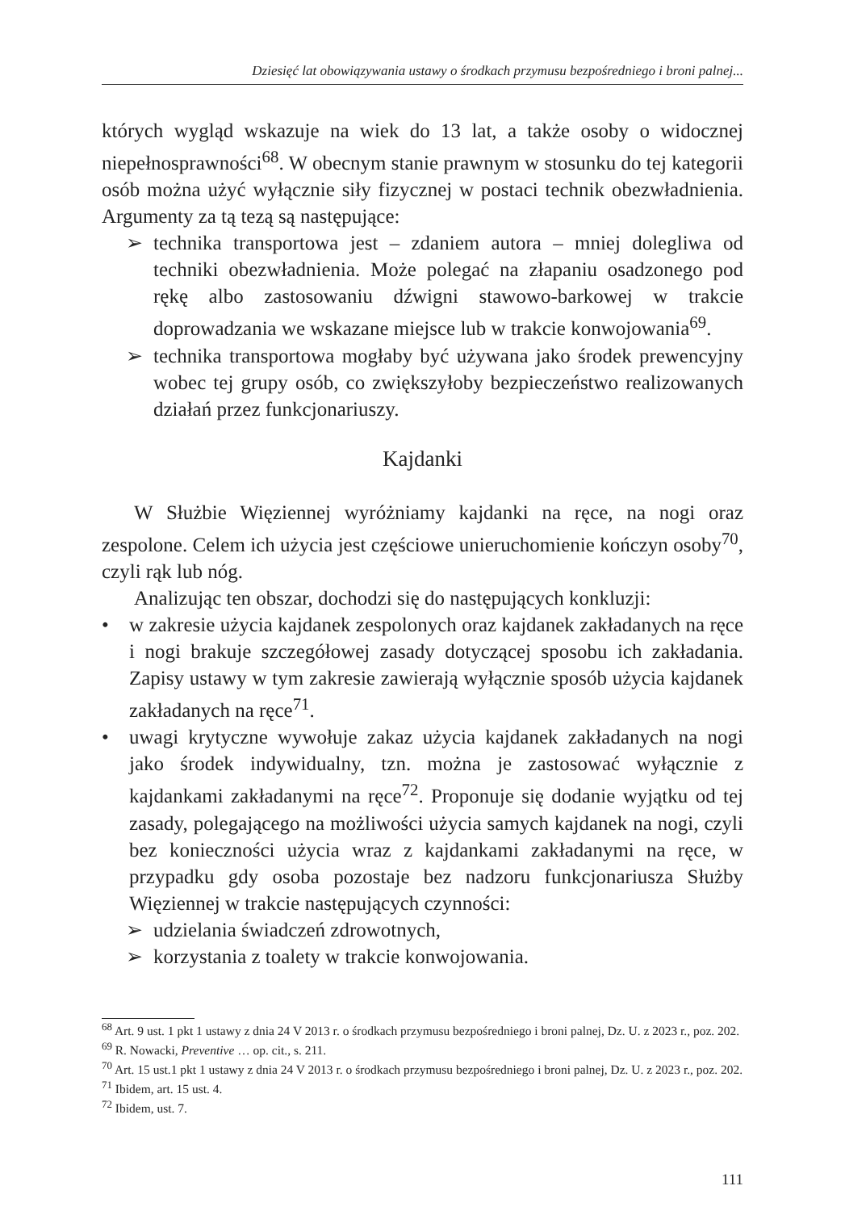Dziesięć lat obowiązywania ustawy o środkach przymusu bezpośredniego i broni palnej...
których wygląd wskazuje na wiek do 13 lat, a także osoby o widocznej niepełnosprawności<sup>68</sup>. W obecnym stanie prawnym w stosunku do tej kategorii osób można użyć wyłącznie siły fizycznej w postaci technik obezwładnienia. Argumenty za tą tezą są następujące:
➢ technika transportowa jest – zdaniem autora – mniej dolegliwa od techniki obezwładnienia. Może polegać na złapaniu osadzonego pod rękę albo zastosowaniu dźwigni stawowo-barkowej w trakcie doprowadzania we wskazane miejsce lub w trakcie konwojowania<sup>69</sup>.
➢ technika transportowa mogłaby być używana jako środek prewencyjny wobec tej grupy osób, co zwiększyłoby bezpieczeństwo realizowanych działań przez funkcjonariuszy.
Kajdanki
W Służbie Więziennej wyróżniamy kajdanki na ręce, na nogi oraz zespolone. Celem ich użycia jest częściowe unieruchomienie kończyn osoby<sup>70</sup>, czyli rąk lub nóg.
Analizując ten obszar, dochodzi się do następujących konkluzji:
• w zakresie użycia kajdanek zespolonych oraz kajdanek zakładanych na ręce i nogi brakuje szczegółowej zasady dotyczącej sposobu ich zakładania. Zapisy ustawy w tym zakresie zawierają wyłącznie sposób użycia kajdanek zakładanych na ręce<sup>71</sup>.
• uwagi krytyczne wywołuje zakaz użycia kajdanek zakładanych na nogi jako środek indywidualny, tzn. można je zastosować wyłącznie z kajdankami zakładanymi na ręce<sup>72</sup>. Proponuje się dodanie wyjątku od tej zasady, polegającego na możliwości użycia samych kajdanek na nogi, czyli bez konieczności użycia wraz z kajdankami zakładanymi na ręce, w przypadku gdy osoba pozostaje bez nadzoru funkcjonariusza Służby Więziennej w trakcie następujących czynności:
➢ udzielania świadczeń zdrowotnych,
➢ korzystania z toalety w trakcie konwojowania.
<sup>68</sup> Art. 9 ust. 1 pkt 1 ustawy z dnia 24 V 2013 r. o środkach przymusu bezpośredniego i broni palnej, Dz. U. z 2023 r., poz. 202.
<sup>69</sup> R. Nowacki, Preventive … op. cit., s. 211.
<sup>70</sup> Art. 15 ust.1 pkt 1 ustawy z dnia 24 V 2013 r. o środkach przymusu bezpośredniego i broni palnej, Dz. U. z 2023 r., poz. 202.
<sup>71</sup> Ibidem, art. 15 ust. 4.
<sup>72</sup> Ibidem, ust. 7.
111